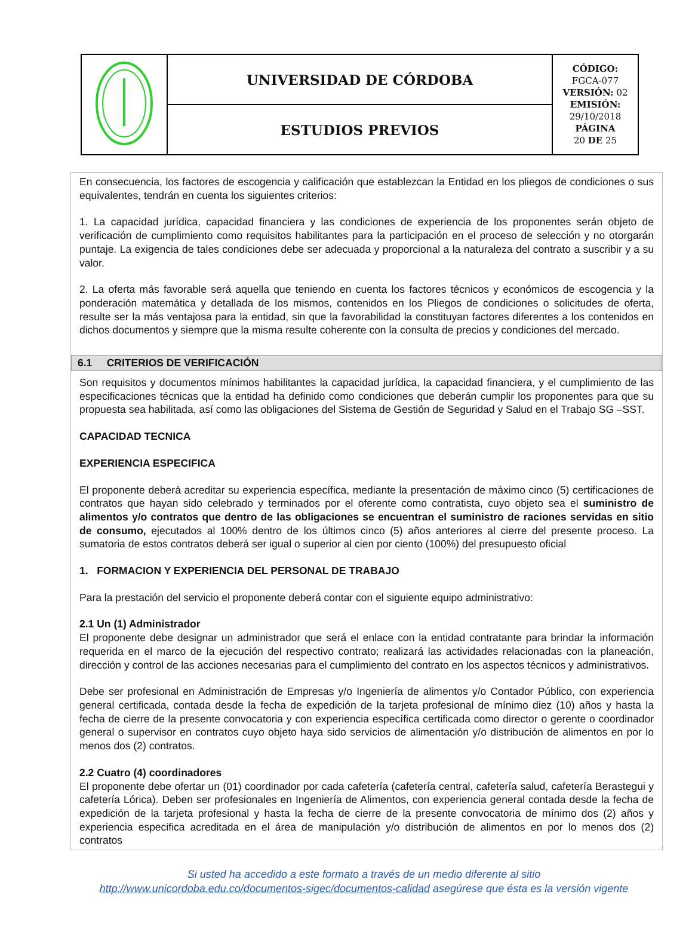| | UNIVERSIDAD DE CÓRDOBA | CÓDIGO: FGCA-077 VERSIÓN: 02 EMISIÓN: 29/10/2018 PÁGINA 20 DE 25 |
| | ESTUDIOS PREVIOS | |
En consecuencia, los factores de escogencia y calificación que establezcan la Entidad en los pliegos de condiciones o sus equivalentes, tendrán en cuenta los siguientes criterios:
1. La capacidad jurídica, capacidad financiera y las condiciones de experiencia de los proponentes serán objeto de verificación de cumplimiento como requisitos habilitantes para la participación en el proceso de selección y no otorgarán puntaje. La exigencia de tales condiciones debe ser adecuada y proporcional a la naturaleza del contrato a suscribir y a su valor.
2. La oferta más favorable será aquella que teniendo en cuenta los factores técnicos y económicos de escogencia y la ponderación matemática y detallada de los mismos, contenidos en los Pliegos de condiciones o solicitudes de oferta, resulte ser la más ventajosa para la entidad, sin que la favorabilidad la constituyan factores diferentes a los contenidos en dichos documentos y siempre que la misma resulte coherente con la consulta de precios y condiciones del mercado.
6.1 CRITERIOS DE VERIFICACIÓN
Son requisitos y documentos mínimos habilitantes la capacidad jurídica, la capacidad financiera, y el cumplimiento de las especificaciones técnicas que la entidad ha definido como condiciones que deberán cumplir los proponentes para que su propuesta sea habilitada, así como las obligaciones del Sistema de Gestión de Seguridad y Salud en el Trabajo SG –SST.
CAPACIDAD TECNICA
EXPERIENCIA ESPECIFICA
El proponente deberá acreditar su experiencia específica, mediante la presentación de máximo cinco (5) certificaciones de contratos que hayan sido celebrado y terminados por el oferente como contratista, cuyo objeto sea el suministro de alimentos y/o contratos que dentro de las obligaciones se encuentran el suministro de raciones servidas en sitio de consumo, ejecutados al 100% dentro de los últimos cinco (5) años anteriores al cierre del presente proceso. La sumatoria de estos contratos deberá ser igual o superior al cien por ciento (100%) del presupuesto oficial
1. FORMACION Y EXPERIENCIA DEL PERSONAL DE TRABAJO
Para la prestación del servicio el proponente deberá contar con el siguiente equipo administrativo:
2.1 Un (1) Administrador
El proponente debe designar un administrador que será el enlace con la entidad contratante para brindar la información requerida en el marco de la ejecución del respectivo contrato; realizará las actividades relacionadas con la planeación, dirección y control de las acciones necesarias para el cumplimiento del contrato en los aspectos técnicos y administrativos.
Debe ser profesional en Administración de Empresas y/o Ingeniería de alimentos y/o Contador Público, con experiencia general certificada, contada desde la fecha de expedición de la tarjeta profesional de mínimo diez (10) años y hasta la fecha de cierre de la presente convocatoria y con experiencia específica certificada como director o gerente o coordinador general o supervisor en contratos cuyo objeto haya sido servicios de alimentación y/o distribución de alimentos en por lo menos dos (2) contratos.
2.2 Cuatro (4) coordinadores
El proponente debe ofertar un (01) coordinador por cada cafetería (cafetería central, cafetería salud, cafetería Berastegui y cafetería Lórica). Deben ser profesionales en Ingeniería de Alimentos, con experiencia general contada desde la fecha de expedición de la tarjeta profesional y hasta la fecha de cierre de la presente convocatoria de mínimo dos (2) años y experiencia especifica acreditada en el área de manipulación y/o distribución de alimentos en por lo menos dos (2) contratos
Si usted ha accedido a este formato a través de un medio diferente al sitio http://www.unicordoba.edu.co/documentos-sigec/documentos-calidad asegúrese que ésta es la versión vigente